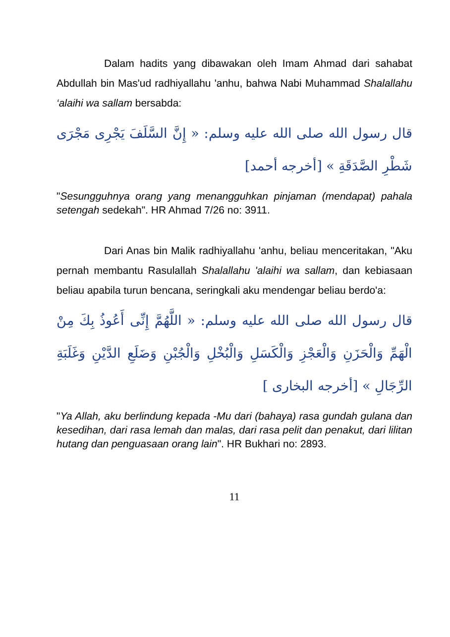Dalam hadits yang dibawakan oleh Imam Ahmad dari sahabat Abdullah bin Mas'ud radhiyallahu 'anhu, bahwa Nabi Muhammad Shalallahu ‘alaihi wa sallam bersabda:
قال رسول الله صلى الله عليه وسلم: « إِنَّ السَّلَفَ يَجْرِى مَجْرَى شَطْرِ الصَّدَقَةِ » [أخرجه أحمد]
"Sesungguhnya orang yang menangguhkan pinjaman (mendapat) pahala setengah sedekah". HR Ahmad 7/26 no: 3911.
Dari Anas bin Malik radhiyallahu 'anhu, beliau menceritakan, "Aku pernah membantu Rasulallah Shalallahu 'alaihi wa sallam, dan kebiasaan beliau apabila turun bencana, seringkali aku mendengar beliau berdo'a:
قال رسول الله صلى الله عليه وسلم: « اللَّهُمَّ إِنِّى أَعُوذُ بِكَ مِنْ الْهَمِّ وَالْحَزَنِ وَالْعَجْزِ وَالْكَسَلِ وَالْبُخْلِ وَالْجُبْنِ وَضَلَعِ الدَّيْنِ وَغَلَبَةِ الرِّجَالِ » [أخرجه البخارى ]
"Ya Allah, aku berlindung kepada -Mu dari (bahaya) rasa gundah gulana dan kesedihan, dari rasa lemah dan malas, dari rasa pelit dan penakut, dari lilitan hutang dan penguasaan orang lain". HR Bukhari no: 2893.
11